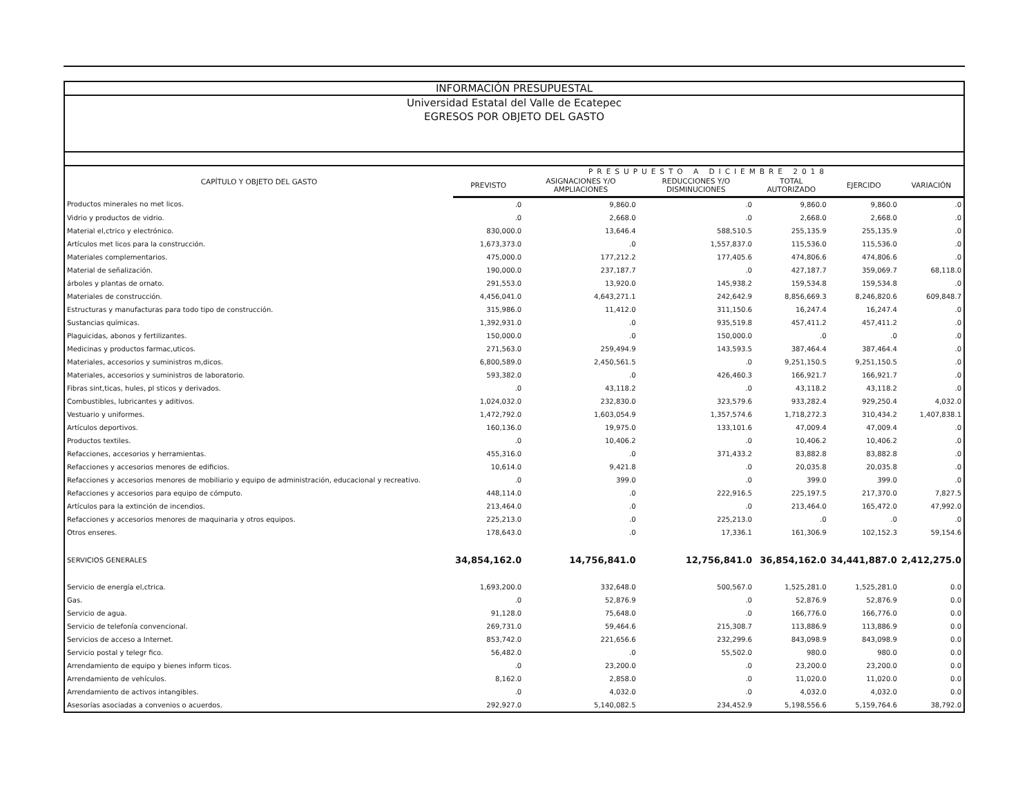INFORMACIÓN PRESUPUESTAL
Universidad Estatal del Valle de Ecatepec
EGRESOS POR OBJETO DEL GASTO
| CAPÍTULO Y OBJETO DEL GASTO | PRESUPUESTO A DICIEMBRE 2018 | | | | | |
| --- | --- | --- | --- | --- | --- | --- |
| | PREVISTO | ASIGNACIONES Y/O AMPLIACIONES | REDUCCIONES Y/O DISMINUCIONES | TOTAL AUTORIZADO | EJERCIDO | VARIACIÓN |
| Productos minerales no met licos. | .0 | 9,860.0 | .0 | 9,860.0 | 9,860.0 | .0 |
| Vidrio y productos de vidrio. | .0 | 2,668.0 | .0 | 2,668.0 | 2,668.0 | .0 |
| Material el,ctrico y electrónico. | 830,000.0 | 13,646.4 | 588,510.5 | 255,135.9 | 255,135.9 | .0 |
| Artículos met licos para la construcción. | 1,673,373.0 | .0 | 1,557,837.0 | 115,536.0 | 115,536.0 | .0 |
| Materiales complementarios. | 475,000.0 | 177,212.2 | 177,405.6 | 474,806.6 | 474,806.6 | .0 |
| Material de señalización. | 190,000.0 | 237,187.7 | .0 | 427,187.7 | 359,069.7 | 68,118.0 |
| árboles y plantas de ornato. | 291,553.0 | 13,920.0 | 145,938.2 | 159,534.8 | 159,534.8 | .0 |
| Materiales de construcción. | 4,456,041.0 | 4,643,271.1 | 242,642.9 | 8,856,669.3 | 8,246,820.6 | 609,848.7 |
| Estructuras y manufacturas para todo tipo de construcción. | 315,986.0 | 11,412.0 | 311,150.6 | 16,247.4 | 16,247.4 | .0 |
| Sustancias químicas. | 1,392,931.0 | .0 | 935,519.8 | 457,411.2 | 457,411.2 | .0 |
| Plaguicidas, abonos y fertilizantes. | 150,000.0 | .0 | 150,000.0 | .0 | .0 | .0 |
| Medicinas y productos farmac,uticos. | 271,563.0 | 259,494.9 | 143,593.5 | 387,464.4 | 387,464.4 | .0 |
| Materiales, accesorios y suministros m,dicos. | 6,800,589.0 | 2,450,561.5 | .0 | 9,251,150.5 | 9,251,150.5 | .0 |
| Materiales, accesorios y suministros de laboratorio. | 593,382.0 | .0 | 426,460.3 | 166,921.7 | 166,921.7 | .0 |
| Fibras sint,ticas, hules, pl sticos y derivados. | .0 | 43,118.2 | .0 | 43,118.2 | 43,118.2 | .0 |
| Combustibles, lubricantes y aditivos. | 1,024,032.0 | 232,830.0 | 323,579.6 | 933,282.4 | 929,250.4 | 4,032.0 |
| Vestuario y uniformes. | 1,472,792.0 | 1,603,054.9 | 1,357,574.6 | 1,718,272.3 | 310,434.2 | 1,407,838.1 |
| Artículos deportivos. | 160,136.0 | 19,975.0 | 133,101.6 | 47,009.4 | 47,009.4 | .0 |
| Productos textiles. | .0 | 10,406.2 | .0 | 10,406.2 | 10,406.2 | .0 |
| Refacciones, accesorios y herramientas. | 455,316.0 | .0 | 371,433.2 | 83,882.8 | 83,882.8 | .0 |
| Refacciones y accesorios menores de edificios. | 10,614.0 | 9,421.8 | .0 | 20,035.8 | 20,035.8 | .0 |
| Refacciones y accesorios menores de mobiliario y equipo de administración, educacional y recreativo. | .0 | 399.0 | .0 | 399.0 | 399.0 | .0 |
| Refacciones y accesorios para equipo de cómputo. | 448,114.0 | .0 | 222,916.5 | 225,197.5 | 217,370.0 | 7,827.5 |
| Artículos para la extinción de incendios. | 213,464.0 | .0 | .0 | 213,464.0 | 165,472.0 | 47,992.0 |
| Refacciones y accesorios menores de maquinaria y otros equipos. | 225,213.0 | .0 | 225,213.0 | .0 | .0 | .0 |
| Otros enseres. | 178,643.0 | .0 | 17,336.1 | 161,306.9 | 102,152.3 | 59,154.6 |
| SERVICIOS GENERALES | 34,854,162.0 | 14,756,841.0 | 12,756,841.0 | 36,854,162.0 | 34,441,887.0 | 2,412,275.0 |
| Servicio de energía el,ctrica. | 1,693,200.0 | 332,648.0 | 500,567.0 | 1,525,281.0 | 1,525,281.0 | 0.0 |
| Gas. | .0 | 52,876.9 | .0 | 52,876.9 | 52,876.9 | 0.0 |
| Servicio de agua. | 91,128.0 | 75,648.0 | .0 | 166,776.0 | 166,776.0 | 0.0 |
| Servicio de telefonía convencional. | 269,731.0 | 59,464.6 | 215,308.7 | 113,886.9 | 113,886.9 | 0.0 |
| Servicios de acceso a Internet. | 853,742.0 | 221,656.6 | 232,299.6 | 843,098.9 | 843,098.9 | 0.0 |
| Servicio postal y telegr fico. | 56,482.0 | .0 | 55,502.0 | 980.0 | 980.0 | 0.0 |
| Arrendamiento de equipo y bienes inform ticos. | .0 | 23,200.0 | .0 | 23,200.0 | 23,200.0 | 0.0 |
| Arrendamiento de vehículos. | 8,162.0 | 2,858.0 | .0 | 11,020.0 | 11,020.0 | 0.0 |
| Arrendamiento de activos intangibles. | .0 | 4,032.0 | .0 | 4,032.0 | 4,032.0 | 0.0 |
| Asesorías asociadas a convenios o acuerdos. | 292,927.0 | 5,140,082.5 | 234,452.9 | 5,198,556.6 | 5,159,764.6 | 38,792.0 |